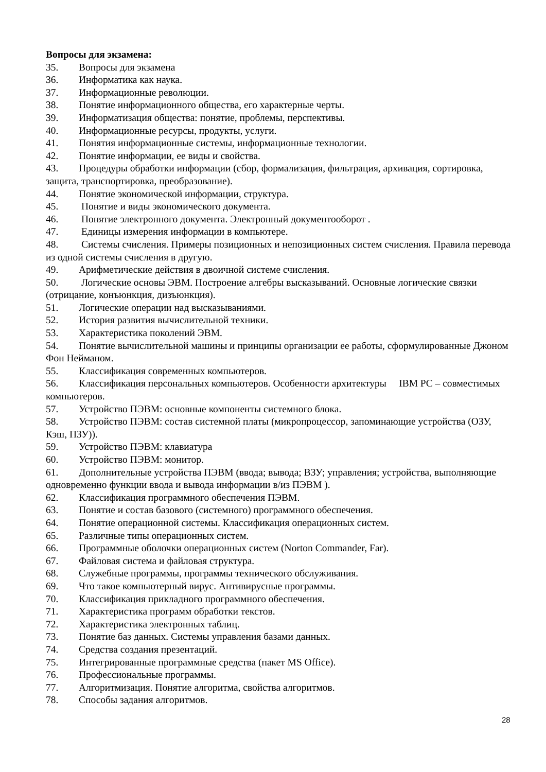Вопросы для экзамена:
35. Вопросы для экзамена
36. Информатика как наука.
37. Информационные революции.
38. Понятие информационного общества, его характерные черты.
39. Информатизация общества: понятие, проблемы, перспективы.
40. Информационные ресурсы, продукты, услуги.
41. Понятия информационные системы, информационные технологии.
42. Понятие информации, ее виды и свойства.
43. Процедуры обработки информации (сбор, формализация, фильтрация, архивация, сортировка, защита, транспортировка, преобразование).
44. Понятие экономической информации, структура.
45. Понятие и виды экономического документа.
46. Понятие электронного документа. Электронный документооборот .
47. Единицы измерения информации в компьютере.
48. Системы счисления. Примеры позиционных и непозиционных систем счисления. Правила перевода из одной системы счисления в другую.
49. Арифметические действия в двоичной системе счисления.
50. Логические основы ЭВМ. Построение алгебры высказываний. Основные логические связки (отрицание, конъюнкция, дизъюнкция).
51. Логические операции над высказываниями.
52. История развития вычислительной техники.
53. Характеристика поколений ЭВМ.
54. Понятие вычислительной машины и принципы организации ее работы, сформулированные Джоном Фон Нейманом.
55. Классификация современных компьютеров.
56. Классификация персональных компьютеров. Особенности архитектуры IBM PC – совместимых компьютеров.
57. Устройство ПЭВМ: основные компоненты системного блока.
58. Устройство ПЭВМ: состав системной платы (микропроцессор, запоминающие устройства (ОЗУ, Кэш, ПЗУ)).
59. Устройство ПЭВМ: клавиатура
60. Устройство ПЭВМ: монитор.
61. Дополнительные устройства ПЭВМ (ввода; вывода; ВЗУ; управления; устройства, выполняющие одновременно функции ввода и вывода информации в/из ПЭВМ ).
62. Классификация программного обеспечения ПЭВМ.
63. Понятие и состав базового (системного) программного обеспечения.
64. Понятие операционной системы. Классификация операционных систем.
65. Различные типы операционных систем.
66. Программные оболочки операционных систем (Norton Commander, Far).
67. Файловая система и файловая структура.
68. Служебные программы, программы технического обслуживания.
69. Что такое компьютерный вирус. Антивирусные программы.
70. Классификация прикладного программного обеспечения.
71. Характеристика программ обработки текстов.
72. Характеристика электронных таблиц.
73. Понятие баз данных. Системы управления базами данных.
74. Средства создания презентаций.
75. Интегрированные программные средства (пакет MS Office).
76. Профессиональные программы.
77. Алгоритмизация. Понятие алгоритма, свойства алгоритмов.
78. Способы задания алгоритмов.
28